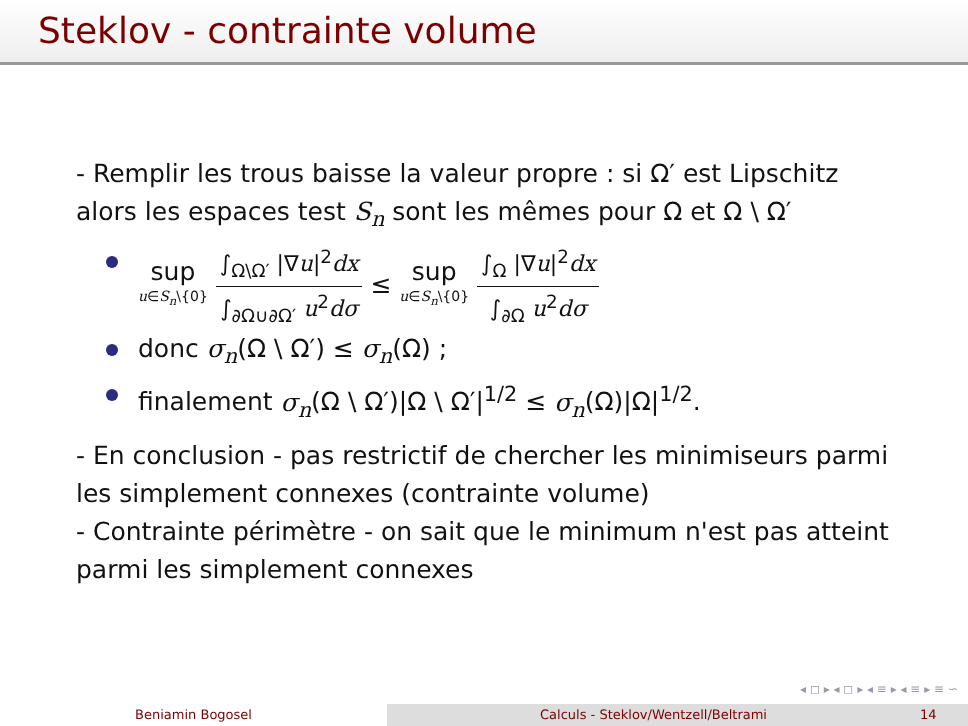Steklov - contrainte volume
- Remplir les trous baisse la valeur propre : si Ω′ est Lipschitz alors les espaces test S<sub>n</sub> sont les mêmes pour Ω et Ω \ Ω′
sup u∈S<sub>n</sub>\{0}
∫<sub>Ω\Ω′</sub> |∇u|<sup>2</sup>dx
∫<sub>∂Ω∪∂Ω′</sub> u<sup>2</sup>dσ
≤ sup u∈S<sub>n</sub>\{0}
∫<sub>Ω</sub> |∇u|<sup>2</sup>dx
∫<sub>∂Ω</sub> u<sup>2</sup>dσ
donc σ<sub>n</sub>(Ω \ Ω′) ≤ σ<sub>n</sub>(Ω) ;
finalement σ<sub>n</sub>(Ω \ Ω′)|Ω \ Ω′|<sup>1/2</sup> ≤ σ<sub>n</sub>(Ω)|Ω|<sup>1/2</sup>.
- En conclusion - pas restrictif de chercher les minimiseurs parmi les simplement connexes (contrainte volume)
- Contrainte périmètre - on sait que le minimum n'est pas atteint parmi les simplement connexes
◂ ◻ ▸ ◂ ◻ ▸ ◂ ≡ ▸ ◂ ≡ ▸ ≡ ∽
Beniamin Bogosel Calculs - Steklov/Wentzell/Beltrami 14